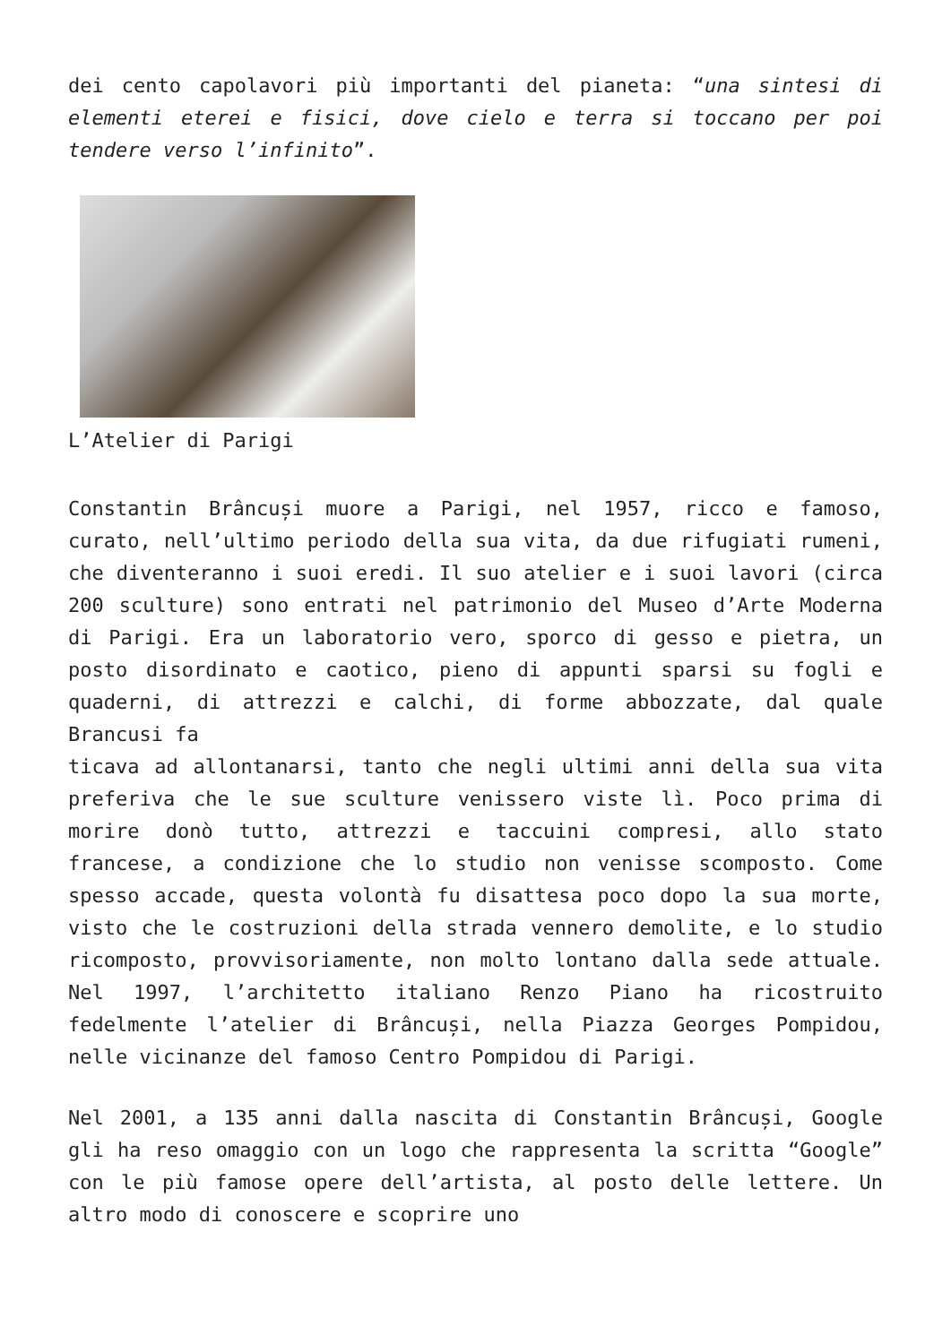dei cento capolavori più importanti del pianeta: “una sintesi di elementi eterei e fisici, dove cielo e terra si toccano per poi tendere verso l’infinito”.
L’Atelier di Parigi
Constantin Brâncuși muore a Parigi, nel 1957, ricco e famoso, curato, nell’ultimo periodo della sua vita, da due rifugiati rumeni, che diventeranno i suoi eredi. Il suo atelier e i suoi lavori (circa 200 sculture) sono entrati nel patrimonio del Museo d’Arte Moderna di Parigi. Era un laboratorio vero, sporco di gesso e pietra, un posto disordinato e caotico, pieno di appunti sparsi su fogli e quaderni, di attrezzi e calchi, di forme abbozzate, dal quale Brancusi fa
ticava ad allontanarsi, tanto che negli ultimi anni della sua vita preferiva che le sue sculture venissero viste lì. Poco prima di morire donò tutto, attrezzi e taccuini compresi, allo stato francese, a condizione che lo studio non venisse scomposto. Come spesso accade, questa volontà fu disattesa poco dopo la sua morte, visto che le costruzioni della strada vennero demolite, e lo studio ricomposto, provvisoriamente, non molto lontano dalla sede attuale. Nel 1997, l’architetto italiano Renzo Piano ha ricostruito fedelmente l’atelier di Brâncuși, nella Piazza Georges Pompidou, nelle vicinanze del famoso Centro Pompidou di Parigi.
Nel 2001, a 135 anni dalla nascita di Constantin Brâncuși, Google gli ha reso omaggio con un logo che rappresenta la scritta “Google” con le più famose opere dell’artista, al posto delle lettere. Un altro modo di conoscere e scoprire uno